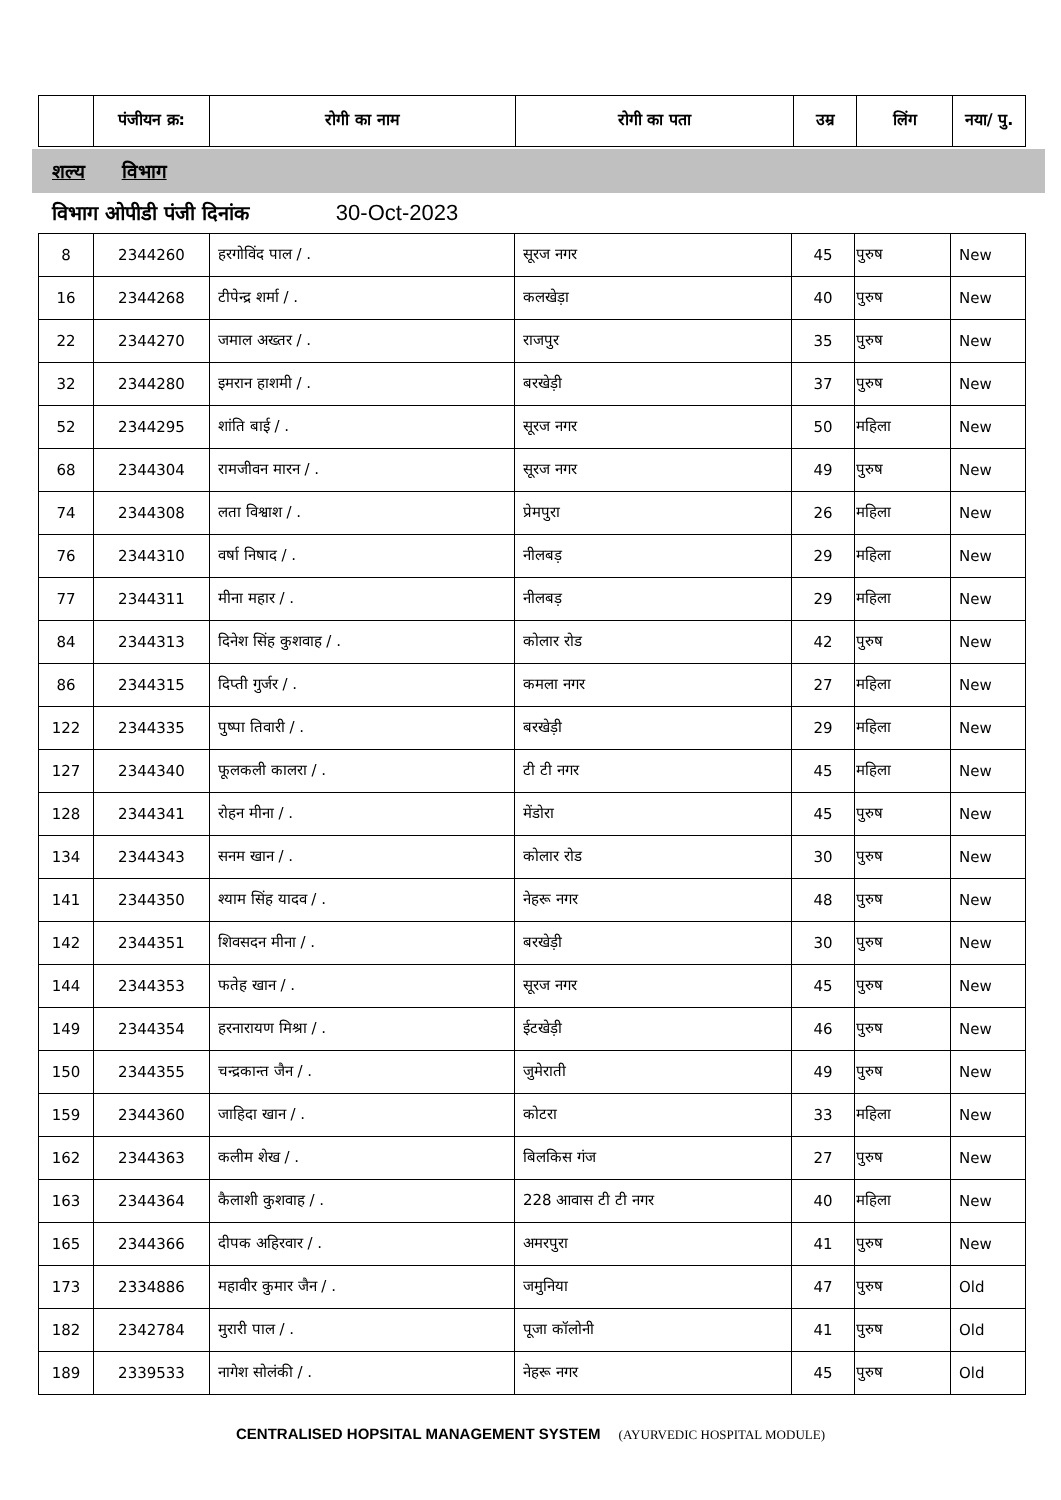| | पंजीयन क्र: | रोगी का नाम | रोगी का पता | उम्र | लिंग | नया/ पु. |
| --- | --- | --- | --- | --- | --- | --- |
शल्य विभाग
विभाग ओपीडी पंजी दिनांक 30-Oct-2023
| 8 | 2344260 | हरगोविंद पाल / . | सूरज नगर | 45 | पुरुष | New |
| 16 | 2344268 | टीपेन्द्र शर्मा / . | कलखेड़ा | 40 | पुरुष | New |
| 22 | 2344270 | जमाल अख्तर / . | राजपुर | 35 | पुरुष | New |
| 32 | 2344280 | इमरान हाशमी / . | बरखेड़ी | 37 | पुरुष | New |
| 52 | 2344295 | शांति बाई / . | सूरज नगर | 50 | महिला | New |
| 68 | 2344304 | रामजीवन मारन / . | सूरज नगर | 49 | पुरुष | New |
| 74 | 2344308 | लता विश्वाश / . | प्रेमपुरा | 26 | महिला | New |
| 76 | 2344310 | वर्षा निषाद / . | नीलबड़ | 29 | महिला | New |
| 77 | 2344311 | मीना महार / . | नीलबड़ | 29 | महिला | New |
| 84 | 2344313 | दिनेश सिंह कुशवाह / . | कोलार रोड | 42 | पुरुष | New |
| 86 | 2344315 | दिप्ती गुर्जर / . | कमला नगर | 27 | महिला | New |
| 122 | 2344335 | पुष्पा तिवारी / . | बरखेड़ी | 29 | महिला | New |
| 127 | 2344340 | फूलकली कालरा / . | टी टी नगर | 45 | महिला | New |
| 128 | 2344341 | रोहन मीना / . | मेंडोरा | 45 | पुरुष | New |
| 134 | 2344343 | सनम खान / . | कोलार रोड | 30 | पुरुष | New |
| 141 | 2344350 | श्याम सिंह यादव / . | नेहरू नगर | 48 | पुरुष | New |
| 142 | 2344351 | शिवसदन मीना / . | बरखेड़ी | 30 | पुरुष | New |
| 144 | 2344353 | फतेह खान / . | सूरज नगर | 45 | पुरुष | New |
| 149 | 2344354 | हरनारायण मिश्रा / . | ईटखेड़ी | 46 | पुरुष | New |
| 150 | 2344355 | चन्द्रकान्त जैन / . | जुमेराती | 49 | पुरुष | New |
| 159 | 2344360 | जाहिदा खान / . | कोटरा | 33 | महिला | New |
| 162 | 2344363 | कलीम शेख / . | बिलकिस गंज | 27 | पुरुष | New |
| 163 | 2344364 | कैलाशी कुशवाह / . | 228 आवास टी टी नगर | 40 | महिला | New |
| 165 | 2344366 | दीपक अहिरवार / . | अमरपुरा | 41 | पुरुष | New |
| 173 | 2334886 | महावीर कुमार जैन / . | जमुनिया | 47 | पुरुष | Old |
| 182 | 2342784 | मुरारी पाल / . | पूजा कॉलोनी | 41 | पुरुष | Old |
| 189 | 2339533 | नागेश सोलंकी / . | नेहरू नगर | 45 | पुरुष | Old |
CENTRALISED HOPSITAL MANAGEMENT SYSTEM (AYURVEDIC HOSPITAL MODULE)